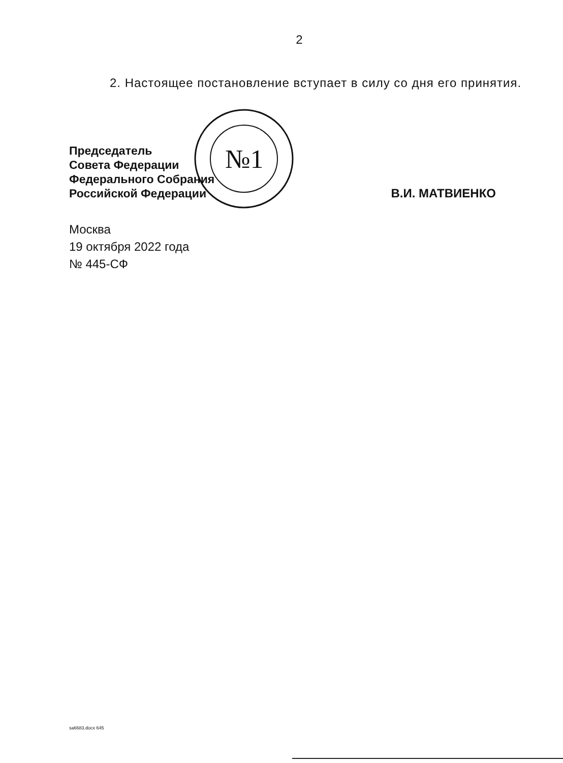2
2. Настоящее постановление вступает в силу со дня его принятия.
№1
Председатель
Совета Федерации
Федерального Собрания
Российской Федерации
В.И. МАТВИЕНКО
Москва
19 октября 2022 года
№ 445-СФ
sa6683.docx 645